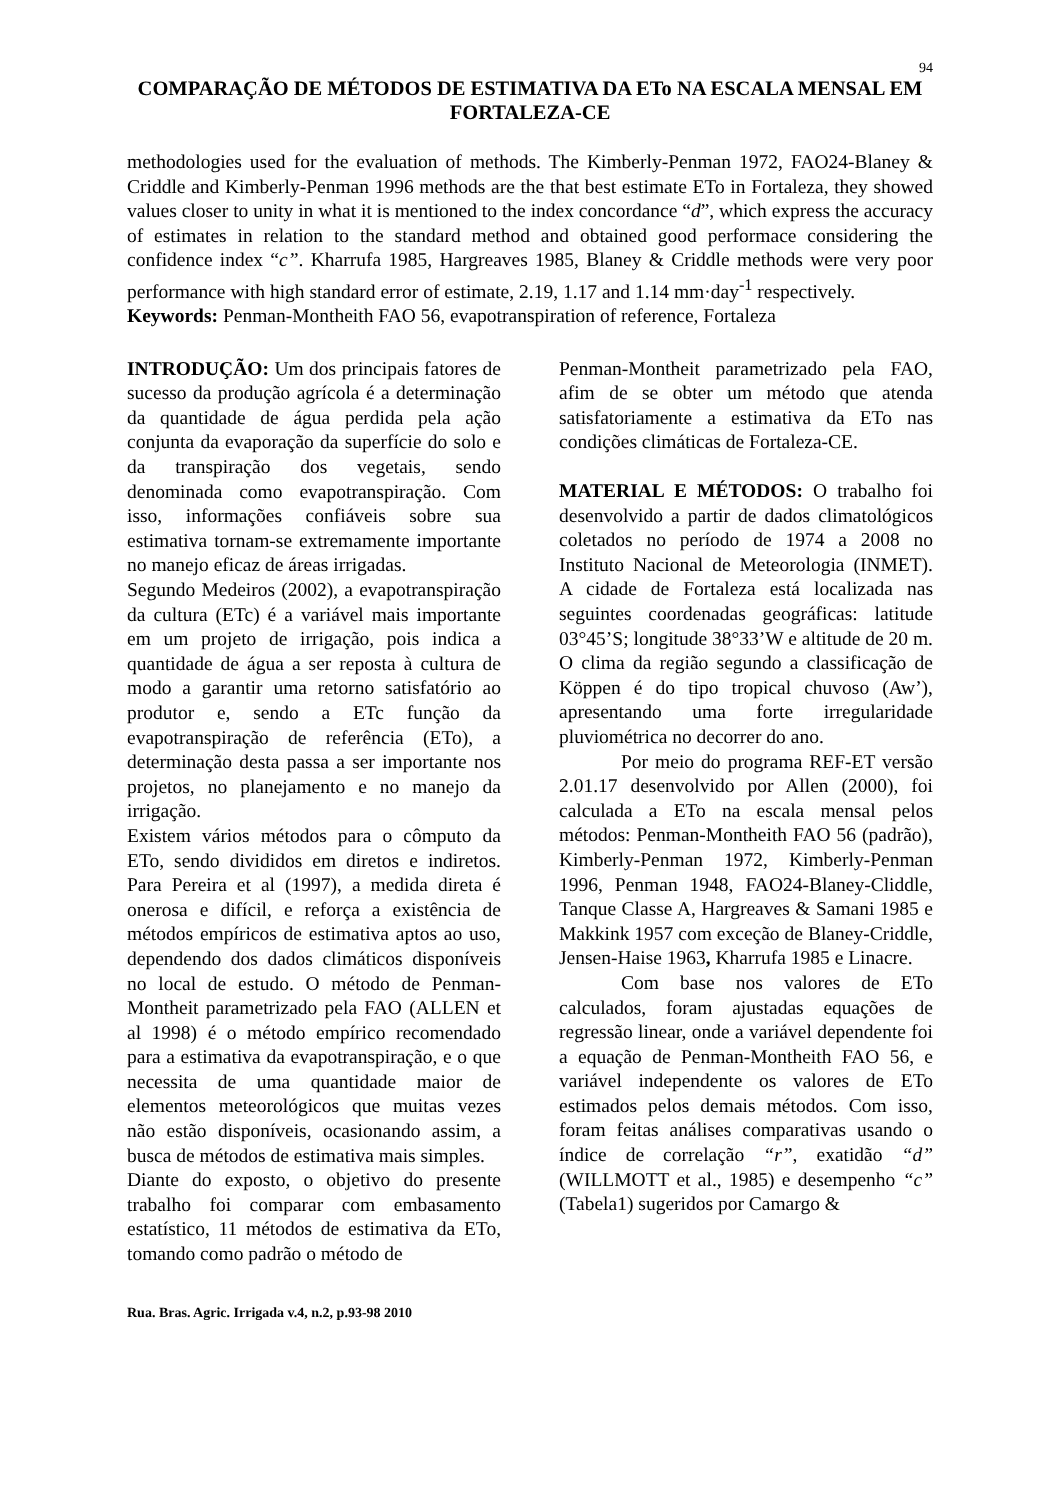94
COMPARAÇÃO DE MÉTODOS DE ESTIMATIVA DA ETo NA ESCALA MENSAL EM FORTALEZA-CE
methodologies used for the evaluation of methods. The Kimberly-Penman 1972, FAO24-Blaney & Criddle and Kimberly-Penman 1996 methods are the that best estimate ETo in Fortaleza, they showed values closer to unity in what it is mentioned to the index concordance “d”, which express the accuracy of estimates in relation to the standard method and obtained good performace considering the confidence index “c”. Kharrufa 1985, Hargreaves 1985, Blaney & Criddle methods were very poor performance with high standard error of estimate, 2.19, 1.17 and 1.14 mm·day<sup>-1</sup> respectively.
Keywords: Penman-Montheith FAO 56, evapotranspiration of reference, Fortaleza
INTRODUÇÃO: Um dos principais fatores de sucesso da produção agrícola é a determinação da quantidade de água perdida pela ação conjunta da evaporação da superfície do solo e da transpiração dos vegetais, sendo denominada como evapotranspiração. Com isso, informações confiáveis sobre sua estimativa tornam-se extremamente importante no manejo eficaz de áreas irrigadas.
Segundo Medeiros (2002), a evapotranspiração da cultura (ETc) é a variável mais importante em um projeto de irrigação, pois indica a quantidade de água a ser reposta à cultura de modo a garantir uma retorno satisfatório ao produtor e, sendo a ETc função da evapotranspiração de referência (ETo), a determinação desta passa a ser importante nos projetos, no planejamento e no manejo da irrigação.
Existem vários métodos para o cômputo da ETo, sendo divididos em diretos e indiretos. Para Pereira et al (1997), a medida direta é onerosa e difícil, e reforça a existência de métodos empíricos de estimativa aptos ao uso, dependendo dos dados climáticos disponíveis no local de estudo. O método de Penman-Montheit parametrizado pela FAO (ALLEN et al 1998) é o método empírico recomendado para a estimativa da evapotranspiração, e o que necessita de uma quantidade maior de elementos meteorológicos que muitas vezes não estão disponíveis, ocasionando assim, a busca de métodos de estimativa mais simples.
Diante do exposto, o objetivo do presente trabalho foi comparar com embasamento estatístico, 11 métodos de estimativa da ETo, tomando como padrão o método de
Penman-Montheit parametrizado pela FAO, afim de se obter um método que atenda satisfatoriamente a estimativa da ETo nas condições climáticas de Fortaleza-CE.
MATERIAL E MÉTODOS: O trabalho foi desenvolvido a partir de dados climatológicos coletados no período de 1974 a 2008 no Instituto Nacional de Meteorologia (INMET). A cidade de Fortaleza está localizada nas seguintes coordenadas geográficas: latitude 03°45’S; longitude 38°33’W e altitude de 20 m. O clima da região segundo a classificação de Köppen é do tipo tropical chuvoso (Aw’), apresentando uma forte irregularidade pluviométrica no decorrer do ano.
Por meio do programa REF-ET versão 2.01.17 desenvolvido por Allen (2000), foi calculada a ETo na escala mensal pelos métodos: Penman-Montheith FAO 56 (padrão), Kimberly-Penman 1972, Kimberly-Penman 1996, Penman 1948, FAO24-Blaney-Cliddle, Tanque Classe A, Hargreaves & Samani 1985 e Makkink 1957 com exceção de Blaney-Criddle, Jensen-Haise 1963, Kharrufa 1985 e Linacre.
Com base nos valores de ETo calculados, foram ajustadas equações de regressão linear, onde a variável dependente foi a equação de Penman-Montheith FAO 56, e variável independente os valores de ETo estimados pelos demais métodos. Com isso, foram feitas análises comparativas usando o índice de correlação “r”, exatidão “d” (WILLMOTT et al., 1985) e desempenho “c” (Tabela1) sugeridos por Camargo &
Rua. Bras. Agric. Irrigada v.4, n.2, p.93-98 2010